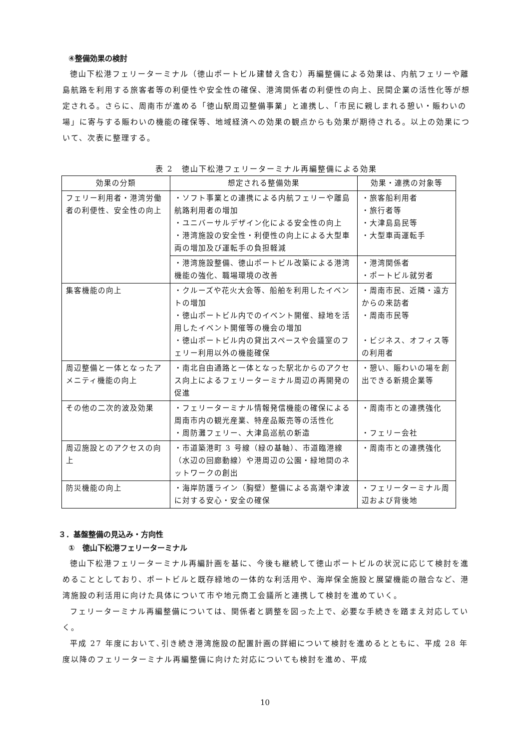④整備効果の検討
徳山下松港フェリーターミナル（徳山ポートビル建替え含む）再編整備による効果は、内航フェリーや離島航路を利用する旅客者等の利便性や安全性の確保、港湾関係者の利便性の向上、民間企業の活性化等が想定される。さらに、周南市が進める「徳山駅周辺整備事業」と連携し、「市民に親しまれる憩い・賑わいの場」に寄与する賑わいの機能の確保等、地域経済への効果の観点からも効果が期待される。以上の効果について、次表に整理する。
表 2　徳山下松港フェリーターミナル再編整備による効果
| 効果の分類 | 想定される整備効果 | 効果・連携の対象等 |
| --- | --- | --- |
| フェリー利用者・港湾労働者の利便性、安全性の向上 | ・ソフト事業との連携による内航フェリーや離島航路利用者の増加 ・ユニバーサルデザイン化による安全性の向上 ・港湾施設の安全性・利便性の向上による大型車両の増加及び運転手の負担軽減 | ・旅客船利用者 ・旅行者等 ・大津島島民等 ・大型車両運転手 |
| | ・港湾施設整備、徳山ポートビル改築による港湾機能の強化、職場環境の改善 | ・港湾関係者 ・ポートビル就労者 |
| 集客機能の向上 | ・クルーズや花火大会等、船舶を利用したイベントの増加 ・徳山ポートビル内でのイベント開催、緑地を活用したイベント開催等の機会の増加 ・徳山ポートビル内の貸出スペースや会議室のフェリー利用以外の機能確保 | ・周南市民、近隣・遠方からの来訪者 ・周南市民等 ・ビジネス、オフィス等の利用者 |
| 周辺整備と一体となったアメニティ機能の向上 | ・南北自由通路と一体となった駅北からのアクセス向上によるフェリーターミナル周辺の再開発の促進 | ・憩い、賑わいの場を創出できる新規企業等 |
| その他の二次的波及効果 | ・フェリーターミナル情報発信機能の確保による周南市内の観光産業、特産品販売等の活性化 ・周防灘フェリー、大津島巡航の新造 | ・周南市との連携強化 ・フェリー会社 |
| 周辺施設とのアクセスの向上 | ・市道築港町 3 号線（緑の基軸）、市道臨港線（水辺の回廊動線）や港周辺の公園・緑地間のネットワークの創出 | ・周南市との連携強化 |
| 防災機能の向上 | ・海岸防護ライン（胸壁）整備による高潮や津波に対する安心・安全の確保 | ・フェリーターミナル周辺および背後地 |
３．基盤整備の見込み・方向性
①　徳山下松港フェリーターミナル
徳山下松港フェリーターミナル再編計画を基に、今後も継続して徳山ポートビルの状況に応じて検討を進めることとしており、ポートビルと既存緑地の一体的な利活用や、海岸保全施設と展望機能の融合など、港湾施設の利活用に向けた具体について市や地元商工会議所と連携して検討を進めていく。
フェリーターミナル再編整備については、関係者と調整を図った上で、必要な手続きを踏まえ対応していく。
平成 27 年度において､引き続き港湾施設の配置計画の詳細について検討を進めるとともに、平成 28 年度以降のフェリーターミナル再編整備に向けた対応についても検討を進め、平成
10